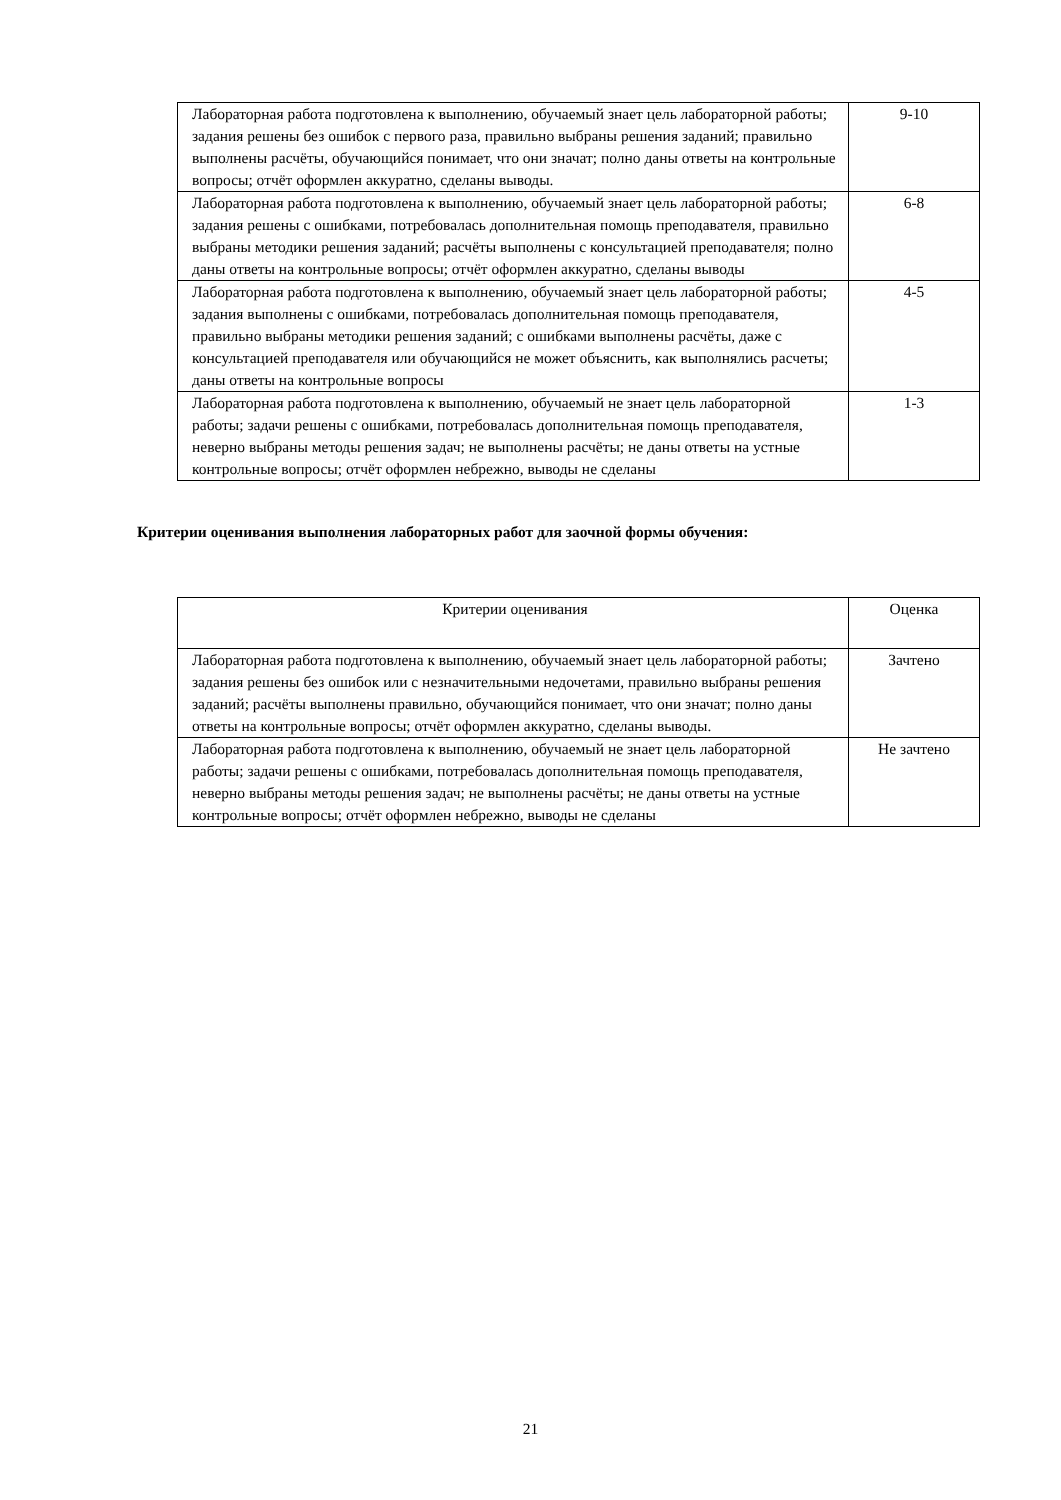| Лабораторная работа подготовлена к выполнению, обучаемый знает цель лабораторной работы; задания решены без ошибок с первого раза, правильно выбраны решения заданий; правильно выполнены расчёты, обучающийся понимает, что они значат; полно даны ответы на контрольные вопросы; отчёт оформлен аккуратно, сделаны выводы. | 9-10 |
| Лабораторная работа подготовлена к выполнению, обучаемый знает цель лабораторной работы; задания решены с ошибками, потребовалась дополнительная помощь преподавателя, правильно выбраны методики решения заданий; расчёты выполнены с консультацией преподавателя; полно даны ответы на контрольные вопросы; отчёт оформлен аккуратно, сделаны выводы | 6-8 |
| Лабораторная работа подготовлена к выполнению, обучаемый знает цель лабораторной работы; задания выполнены с ошибками, потребовалась дополнительная помощь преподавателя, правильно выбраны методики решения заданий; с ошибками выполнены расчёты, даже с консультацией преподавателя или обучающийся не может объяснить, как выполнялись расчеты; даны ответы на контрольные вопросы | 4-5 |
| Лабораторная работа подготовлена к выполнению, обучаемый не знает цель лабораторной работы; задачи решены с ошибками, потребовалась дополнительная помощь преподавателя, неверно выбраны методы решения задач; не выполнены расчёты; не даны ответы на устные контрольные вопросы; отчёт оформлен небрежно, выводы не сделаны | 1-3 |
Критерии оценивания выполнения лабораторных работ для заочной формы обучения:
| Критерии оценивания | Оценка |
| Лабораторная работа подготовлена к выполнению, обучаемый знает цель лабораторной работы; задания решены без ошибок или с незначительными недочетами, правильно выбраны решения заданий; расчёты выполнены правильно, обучающийся понимает, что они значат; полно даны ответы на контрольные вопросы; отчёт оформлен аккуратно, сделаны выводы. | Зачтено |
| Лабораторная работа подготовлена к выполнению, обучаемый не знает цель лабораторной работы; задачи решены с ошибками, потребовалась дополнительная помощь преподавателя, неверно выбраны методы решения задач; не выполнены расчёты; не даны ответы на устные контрольные вопросы; отчёт оформлен небрежно, выводы не сделаны | Не зачтено |
21